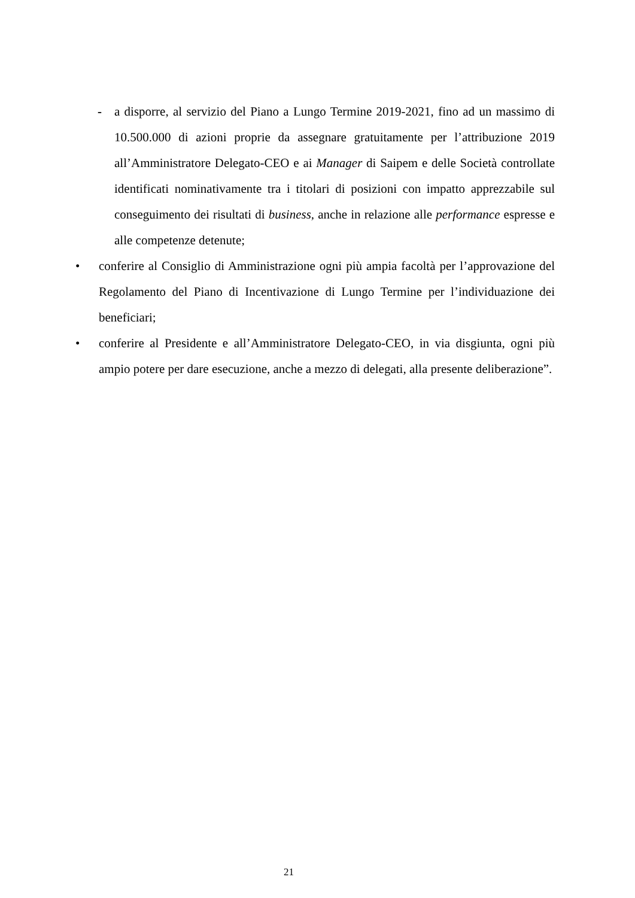- a disporre, al servizio del Piano a Lungo Termine 2019-2021, fino ad un massimo di 10.500.000 di azioni proprie da assegnare gratuitamente per l’attribuzione 2019 all’Amministratore Delegato-CEO e ai Manager di Saipem e delle Società controllate identificati nominativamente tra i titolari di posizioni con impatto apprezzabile sul conseguimento dei risultati di business, anche in relazione alle performance espresse e alle competenze detenute;
• conferire al Consiglio di Amministrazione ogni più ampia facoltà per l’approvazione del Regolamento del Piano di Incentivazione di Lungo Termine per l’individuazione dei beneficiari;
• conferire al Presidente e all’Amministratore Delegato-CEO, in via disgiunta, ogni più ampio potere per dare esecuzione, anche a mezzo di delegati, alla presente deliberazione”.
21